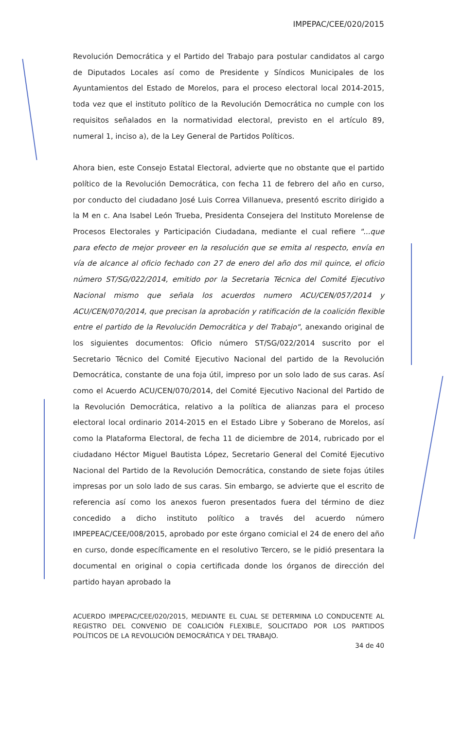IMPEPAC/CEE/020/2015
Revolución Democrática y el Partido del Trabajo para postular candidatos al cargo de Diputados Locales así como de Presidente y Síndicos Municipales de los Ayuntamientos del Estado de Morelos, para el proceso electoral local 2014-2015, toda vez que el instituto político de la Revolución Democrática no cumple con los requisitos señalados en la normatividad electoral, previsto en el artículo 89, numeral 1, inciso a), de la Ley General de Partidos Políticos.
Ahora bien, este Consejo Estatal Electoral, advierte que no obstante que el partido político de la Revolución Democrática, con fecha 11 de febrero del año en curso, por conducto del ciudadano José Luis Correa Villanueva, presentó escrito dirigido a la M en c. Ana Isabel León Trueba, Presidenta Consejera del Instituto Morelense de Procesos Electorales y Participación Ciudadana, mediante el cual refiere "...que para efecto de mejor proveer en la resolución que se emita al respecto, envía en vía de alcance al oficio fechado con 27 de enero del año dos mil quince, el oficio número ST/SG/022/2014, emitido por la Secretaria Técnica del Comité Ejecutivo Nacional mismo que señala los acuerdos numero ACU/CEN/057/2014 y ACU/CEN/070/2014, que precisan la aprobación y ratificación de la coalición flexible entre el partido de la Revolución Democrática y del Trabajo", anexando original de los siguientes documentos: Oficio número ST/SG/022/2014 suscrito por el Secretario Técnico del Comité Ejecutivo Nacional del partido de la Revolución Democrática, constante de una foja útil, impreso por un solo lado de sus caras. Así como el Acuerdo ACU/CEN/070/2014, del Comité Ejecutivo Nacional del Partido de la Revolución Democrática, relativo a la política de alianzas para el proceso electoral local ordinario 2014-2015 en el Estado Libre y Soberano de Morelos, así como la Plataforma Electoral, de fecha 11 de diciembre de 2014, rubricado por el ciudadano Héctor Miguel Bautista López, Secretario General del Comité Ejecutivo Nacional del Partido de la Revolución Democrática, constando de siete fojas útiles impresas por un solo lado de sus caras. Sin embargo, se advierte que el escrito de referencia así como los anexos fueron presentados fuera del término de diez concedido a dicho instituto político a través del acuerdo número IMPEPEAC/CEE/008/2015, aprobado por este órgano comicial el 24 de enero del año en curso, donde específicamente en el resolutivo Tercero, se le pidió presentara la documental en original o copia certificada donde los órganos de dirección del partido hayan aprobado la
ACUERDO IMPEPAC/CEE/020/2015, MEDIANTE EL CUAL SE DETERMINA LO CONDUCENTE AL REGISTRO DEL CONVENIO DE COALICIÓN FLEXIBLE, SOLICITADO POR LOS PARTIDOS POLÍTICOS DE LA REVOLUCIÓN DEMOCRÁTICA Y DEL TRABAJO.
34 de 40